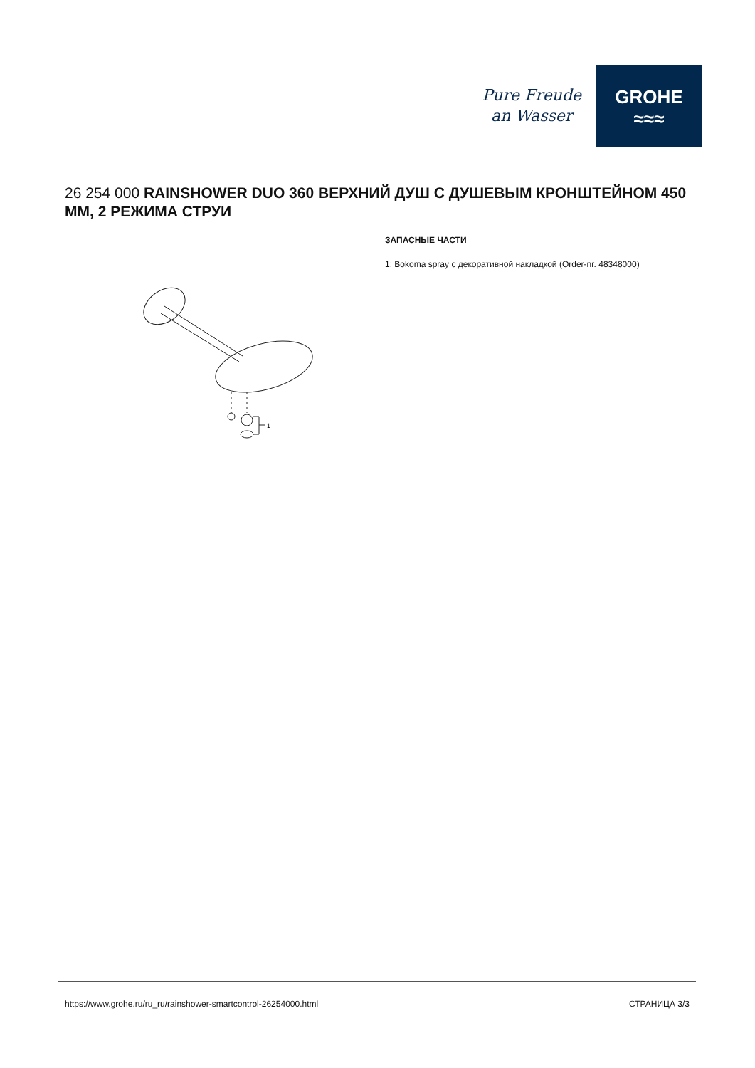Pure Freude
an Wasser
GROHE
≈≈≈
26 254 000 RAINSHOWER DUO 360 ВЕРХНИЙ ДУШ С ДУШЕВЫМ КРОНШТЕЙНОМ 450 ММ, 2 РЕЖИМА СТРУИ
1
ЗАПАСНЫЕ ЧАСТИ
1: Bokoma spray с декоративной накладкой (Order-nr. 48348000)
https://www.grohe.ru/ru_ru/rainshower-smartcontrol-26254000.html СТРАНИЦА 3/3